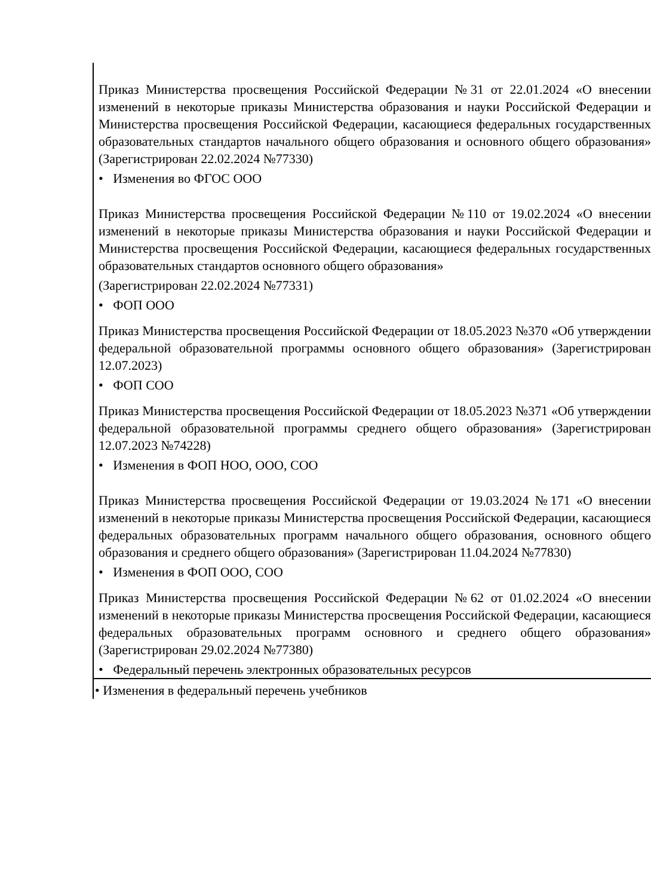| Приказ Министерства просвещения Российской Федерации №31 от 22.01.2024 «О внесении изменений в некоторые приказы Министерства образования и науки Российской Федерации и Министерства просвещения Российской Федерации, касающиеся федеральных государственных образовательных стандартов начального общего образования и основного общего образования» (Зарегистрирован 22.02.2024 №77330) • Изменения во ФГОС ООО Приказ Министерства просвещения Российской Федерации №110 от 19.02.2024 «О внесении изменений в некоторые приказы Министерства образования и науки Российской Федерации и Министерства просвещения Российской Федерации, касающиеся федеральных государственных образовательных стандартов основного общего образования» (Зарегистрирован 22.02.2024 №77331) • ФОП ООО Приказ Министерства просвещения Российской Федерации от 18.05.2023 №370 «Об утверждении федеральной образовательной программы основного общего образования» (Зарегистрирован 12.07.2023) • ФОП СОО Приказ Министерства просвещения Российской Федерации от 18.05.2023 №371 «Об утверждении федеральной образовательной программы среднего общего образования» (Зарегистрирован 12.07.2023 №74228) • Изменения в ФОП НОО, ООО, СОО Приказ Министерства просвещения Российской Федерации от 19.03.2024 №171 «О внесении изменений в некоторые приказы Министерства просвещения Российской Федерации, касающиеся федеральных образовательных программ начального общего образования, основного общего образования и среднего общего образования» (Зарегистрирован 11.04.2024 №77830) • Изменения в ФОП ООО, СОО Приказ Министерства просвещения Российской Федерации №62 от 01.02.2024 «О внесении изменений в некоторые приказы Министерства просвещения Российской Федерации, касающиеся федеральных образовательных программ основного и среднего общего образования» (Зарегистрирован 29.02.2024 №77380) • Федеральный перечень электронных образовательных ресурсов |
| • Изменения в федеральный перечень учебников |